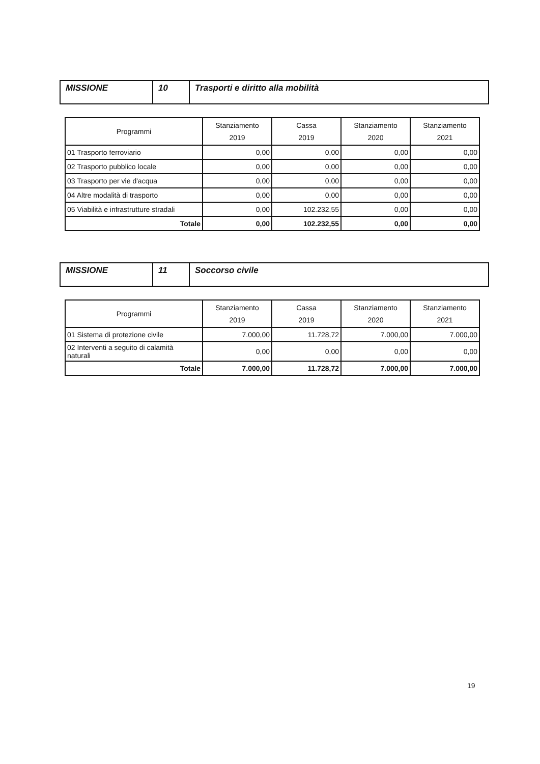| MISSIONE | 10 | Trasporti e diritto alla mobilità |
| Programmi | Stanziamento 2019 | Cassa 2019 | Stanziamento 2020 | Stanziamento 2021 |
| --- | --- | --- | --- | --- |
| 01 Trasporto ferroviario | 0,00 | 0,00 | 0,00 | 0,00 |
| 02 Trasporto pubblico locale | 0,00 | 0,00 | 0,00 | 0,00 |
| 03 Trasporto per vie d'acqua | 0,00 | 0,00 | 0,00 | 0,00 |
| 04 Altre modalità di trasporto | 0,00 | 0,00 | 0,00 | 0,00 |
| 05 Viabilità e infrastrutture stradali | 0,00 | 102.232,55 | 0,00 | 0,00 |
| Totale | 0,00 | 102.232,55 | 0,00 | 0,00 |
| MISSIONE | 11 | Soccorso civile |
| Programmi | Stanziamento 2019 | Cassa 2019 | Stanziamento 2020 | Stanziamento 2021 |
| --- | --- | --- | --- | --- |
| 01 Sistema di protezione civile | 7.000,00 | 11.728,72 | 7.000,00 | 7.000,00 |
| 02 Interventi a seguito di calamità naturali | 0,00 | 0,00 | 0,00 | 0,00 |
| Totale | 7.000,00 | 11.728,72 | 7.000,00 | 7.000,00 |
19